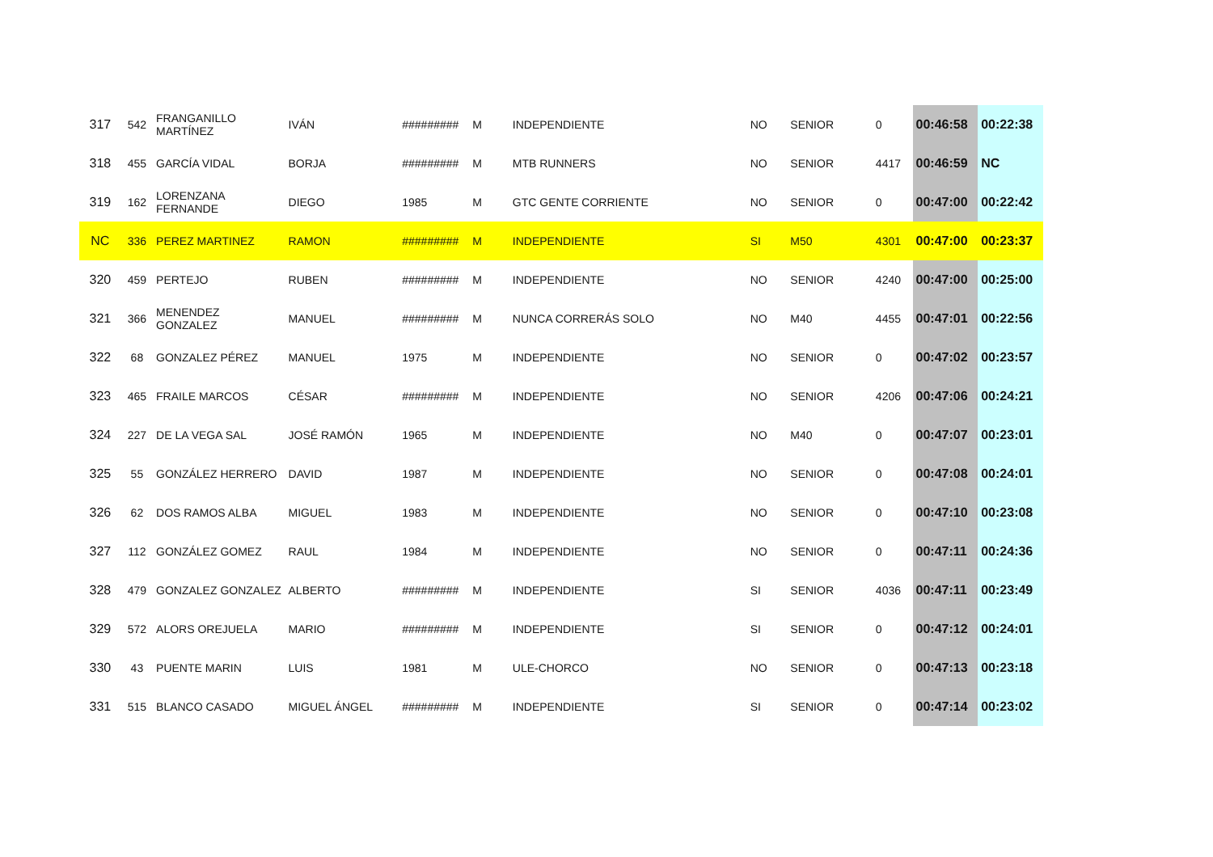| 317 | 542 | FRANGANILLO MARTÍNEZ | IVÁN | ######### | M | INDEPENDIENTE | NO | SENIOR | 0 | 00:46:58 | 00:22:38 |
| 318 | 455 | GARCÍA VIDAL | BORJA | ######### | M | MTB RUNNERS | NO | SENIOR | 4417 | 00:46:59 | NC |
| 319 | 162 | LORENZANA FERNANDE | DIEGO | 1985 | M | GTC GENTE CORRIENTE | NO | SENIOR | 0 | 00:47:00 | 00:22:42 |
| NC | 336 | PEREZ MARTINEZ | RAMON | ######### | M | INDEPENDIENTE | SI | M50 | 4301 | 00:47:00 | 00:23:37 |
| 320 | 459 | PERTEJO | RUBEN | ######### | M | INDEPENDIENTE | NO | SENIOR | 4240 | 00:47:00 | 00:25:00 |
| 321 | 366 | MENENDEZ GONZALEZ | MANUEL | ######### | M | NUNCA CORRERÁS SOLO | NO | M40 | 4455 | 00:47:01 | 00:22:56 |
| 322 | 68 | GONZALEZ PÉREZ | MANUEL | 1975 | M | INDEPENDIENTE | NO | SENIOR | 0 | 00:47:02 | 00:23:57 |
| 323 | 465 | FRAILE MARCOS | CÉSAR | ######### | M | INDEPENDIENTE | NO | SENIOR | 4206 | 00:47:06 | 00:24:21 |
| 324 | 227 | DE LA VEGA SAL | JOSÉ RAMÓN | 1965 | M | INDEPENDIENTE | NO | M40 | 0 | 00:47:07 | 00:23:01 |
| 325 | 55 | GONZÁLEZ HERRERO | DAVID | 1987 | M | INDEPENDIENTE | NO | SENIOR | 0 | 00:47:08 | 00:24:01 |
| 326 | 62 | DOS RAMOS ALBA | MIGUEL | 1983 | M | INDEPENDIENTE | NO | SENIOR | 0 | 00:47:10 | 00:23:08 |
| 327 | 112 | GONZÁLEZ GOMEZ | RAUL | 1984 | M | INDEPENDIENTE | NO | SENIOR | 0 | 00:47:11 | 00:24:36 |
| 328 | 479 | GONZALEZ GONZALEZ | ALBERTO | ######### | M | INDEPENDIENTE | SI | SENIOR | 4036 | 00:47:11 | 00:23:49 |
| 329 | 572 | ALORS OREJUELA | MARIO | ######### | M | INDEPENDIENTE | SI | SENIOR | 0 | 00:47:12 | 00:24:01 |
| 330 | 43 | PUENTE MARIN | LUIS | 1981 | M | ULE-CHORCO | NO | SENIOR | 0 | 00:47:13 | 00:23:18 |
| 331 | 515 | BLANCO CASADO | MIGUEL ÁNGEL | ######### | M | INDEPENDIENTE | SI | SENIOR | 0 | 00:47:14 | 00:23:02 |